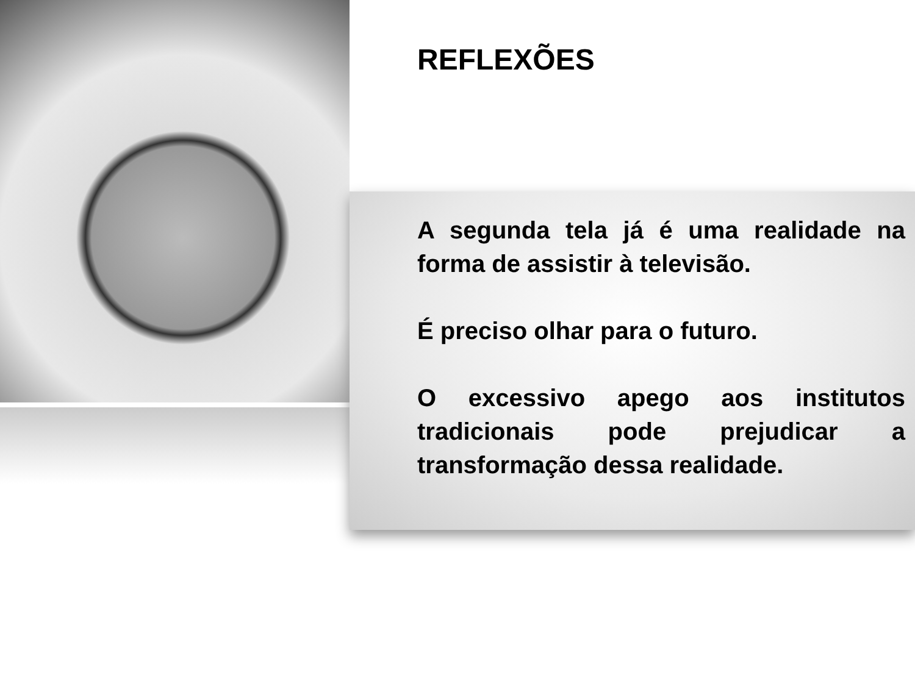REFLEXÕES
A segunda tela já é uma realidade na forma de assistir à televisão.
É preciso olhar para o futuro.
O excessivo apego aos institutos tradicionais pode prejudicar a transformação dessa realidade.